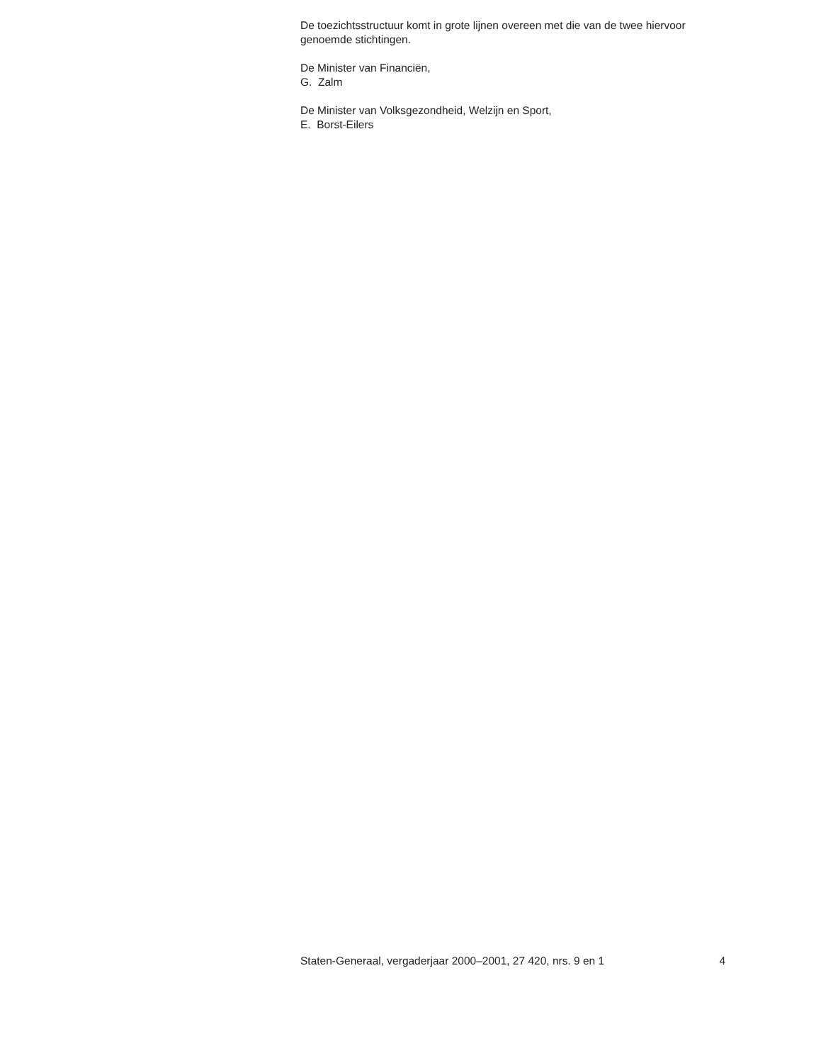De toezichtsstructuur komt in grote lijnen overeen met die van de twee hiervoor genoemde stichtingen.
De Minister van Financiën,
G. Zalm
De Minister van Volksgezondheid, Welzijn en Sport,
E. Borst-Eilers
Staten-Generaal, vergaderjaar 2000–2001, 27 420, nrs. 9 en 1 4